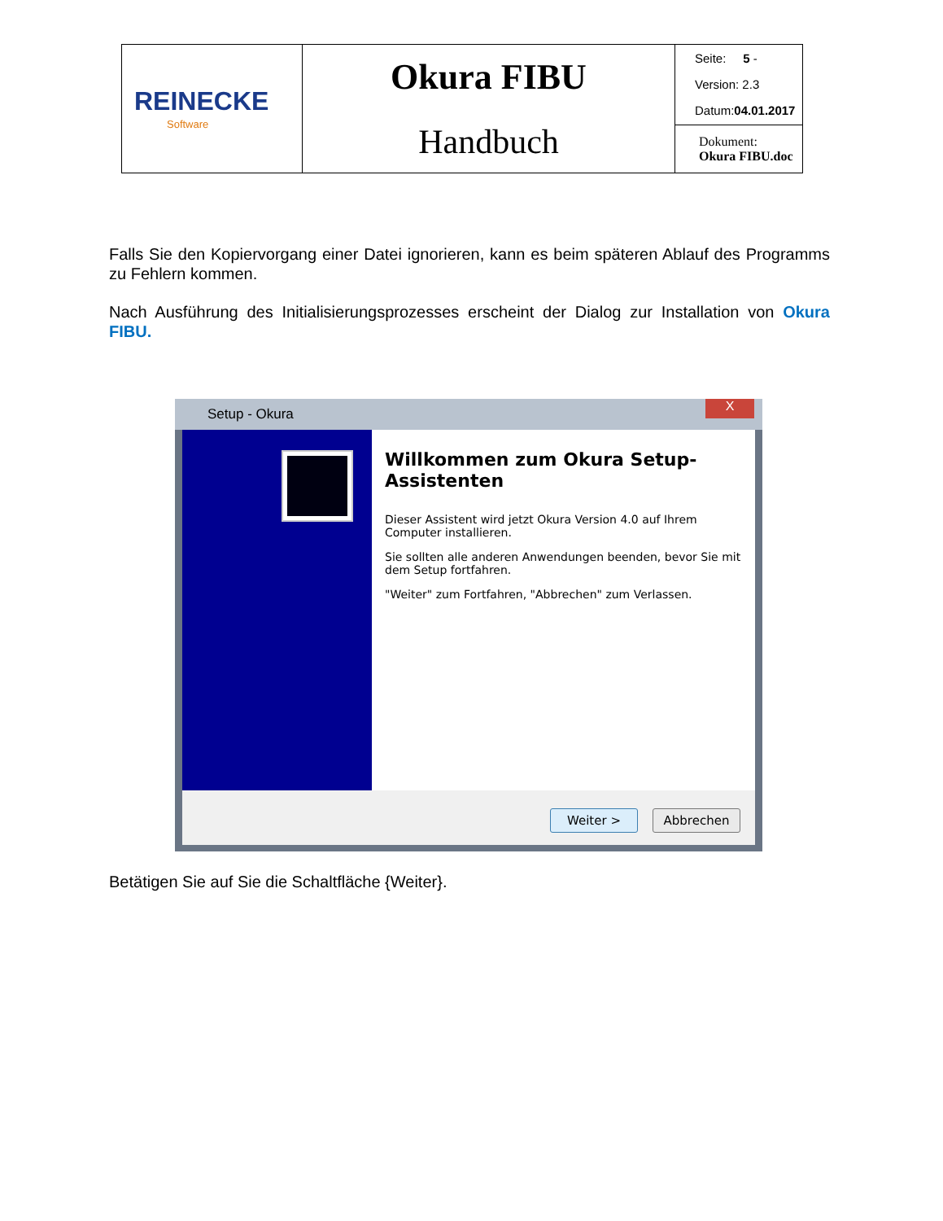| REINECKE Software | Okura FIBU Handbuch | Seite: 5 - Version: 2.3 Datum: 04.01.2017 |
| | | Dokument: Okura FIBU.doc |
Falls Sie den Kopiervorgang einer Datei ignorieren, kann es beim späteren Ablauf des Programms zu Fehlern kommen.
Nach Ausführung des Initialisierungsprozesses erscheint der Dialog zur Installation von Okura FIBU.
Setup - Okura
X
Willkommen zum Okura Setup-Assistenten
Dieser Assistent wird jetzt Okura Version 4.0 auf Ihrem Computer installieren.
Sie sollten alle anderen Anwendungen beenden, bevor Sie mit dem Setup fortfahren.
"Weiter" zum Fortfahren, "Abbrechen" zum Verlassen.
Weiter > Abbrechen
Betätigen Sie auf Sie die Schaltfläche {Weiter}.